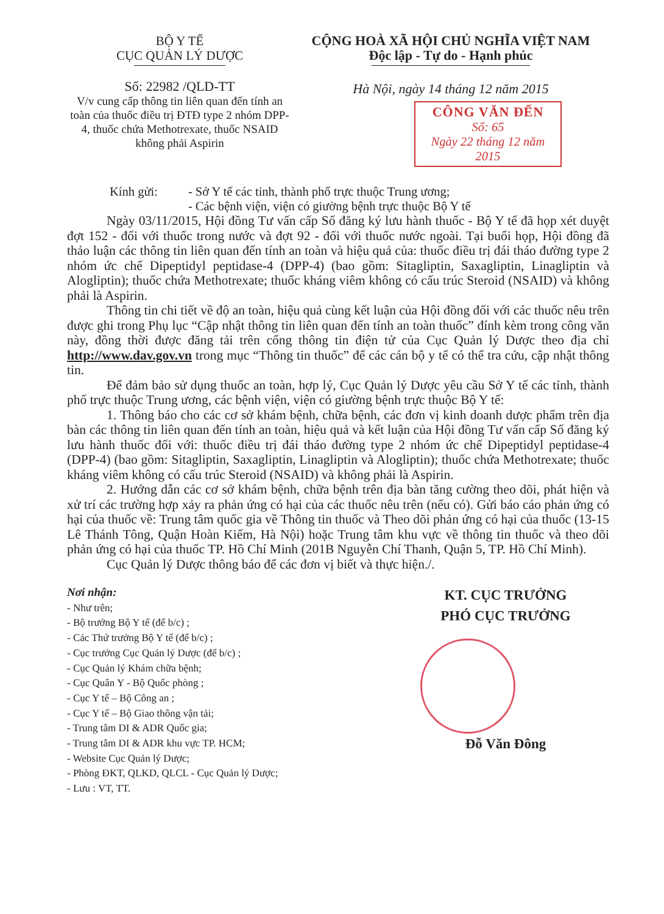BỘ Y TẾ
CỤC QUẢN LÝ DƯỢC
Số: 22982 /QLD-TT
V/v cung cấp thông tin liên quan đến tính an toàn của thuốc điều trị ĐTĐ type 2 nhóm DPP-4, thuốc chứa Methotrexate, thuốc NSAID không phải Aspirin
CỘNG HOÀ XÃ HỘI CHỦ NGHĨA VIỆT NAM
Độc lập - Tự do - Hạnh phúc
Hà Nội, ngày 14 tháng 12 năm 2015
CÔNG VĂN ĐẾN
Số: 65
Ngày 22 tháng 12 năm 2015
Kính gửi: - Sở Y tế các tỉnh, thành phố trực thuộc Trung ương;
- Các bệnh viện, viện có giường bệnh trực thuộc Bộ Y tế
Ngày 03/11/2015, Hội đồng Tư vấn cấp Số đăng ký lưu hành thuốc - Bộ Y tế đã họp xét duyệt đợt 152 - đối với thuốc trong nước và đợt 92 - đối với thuốc nước ngoài. Tại buổi họp, Hội đồng đã thảo luận các thông tin liên quan đến tính an toàn và hiệu quả của: thuốc điều trị đái tháo đường type 2 nhóm ức chế Dipeptidyl peptidase-4 (DPP-4) (bao gồm: Sitagliptin, Saxagliptin, Linagliptin và Alogliptin); thuốc chứa Methotrexate; thuốc kháng viêm không có cấu trúc Steroid (NSAID) và không phải là Aspirin.
Thông tin chi tiết về độ an toàn, hiệu quả cùng kết luận của Hội đồng đối với các thuốc nêu trên được ghi trong Phụ lục “Cập nhật thông tin liên quan đến tính an toàn thuốc” đính kèm trong công văn này, đồng thời được đăng tải trên cổng thông tin điện tử của Cục Quản lý Dược theo địa chỉ http://www.dav.gov.vn trong mục “Thông tin thuốc” để các cán bộ y tế có thể tra cứu, cập nhật thông tin.
Để đảm bảo sử dụng thuốc an toàn, hợp lý, Cục Quản lý Dược yêu cầu Sở Y tế các tỉnh, thành phố trực thuộc Trung ương, các bệnh viện, viện có giường bệnh trực thuộc Bộ Y tế:
1. Thông báo cho các cơ sở khám bệnh, chữa bệnh, các đơn vị kinh doanh dược phẩm trên địa bàn các thông tin liên quan đến tính an toàn, hiệu quả và kết luận của Hội đồng Tư vấn cấp Số đăng ký lưu hành thuốc đối với: thuốc điều trị đái tháo đường type 2 nhóm ức chế Dipeptidyl peptidase-4 (DPP-4) (bao gồm: Sitagliptin, Saxagliptin, Linagliptin và Alogliptin); thuốc chứa Methotrexate; thuốc kháng viêm không có cấu trúc Steroid (NSAID) và không phải là Aspirin.
2. Hướng dẫn các cơ sở khám bệnh, chữa bệnh trên địa bàn tăng cường theo dõi, phát hiện và xử trí các trường hợp xảy ra phản ứng có hại của các thuốc nêu trên (nếu có). Gửi báo cáo phản ứng có hại của thuốc về: Trung tâm quốc gia về Thông tin thuốc và Theo dõi phản ứng có hại của thuốc (13-15 Lê Thánh Tông, Quận Hoàn Kiếm, Hà Nội) hoặc Trung tâm khu vực về thông tin thuốc và theo dõi phản ứng có hại của thuốc TP. Hồ Chí Minh (201B Nguyễn Chí Thanh, Quận 5, TP. Hồ Chí Minh).
Cục Quản lý Dược thông báo để các đơn vị biết và thực hiện./.
Nơi nhận:
- Như trên;
- Bộ trưởng Bộ Y tế (để b/c) ;
- Các Thứ trưởng Bộ Y tế (để b/c) ;
- Cục trưởng Cục Quản lý Dược (để b/c) ;
- Cục Quản lý Khám chữa bệnh;
- Cục Quân Y - Bộ Quốc phòng ;
- Cục Y tế – Bộ Công an ;
- Cục Y tế – Bộ Giao thông vận tải;
- Trung tâm DI & ADR Quốc gia;
- Trung tâm DI & ADR khu vực TP. HCM;
- Website Cục Quản lý Dược;
- Phòng ĐKT, QLKD, QLCL - Cục Quản lý Dược;
- Lưu : VT, TT.
KT. CỤC TRƯỞNG
PHÓ CỤC TRƯỞNG
Đỗ Văn Đông